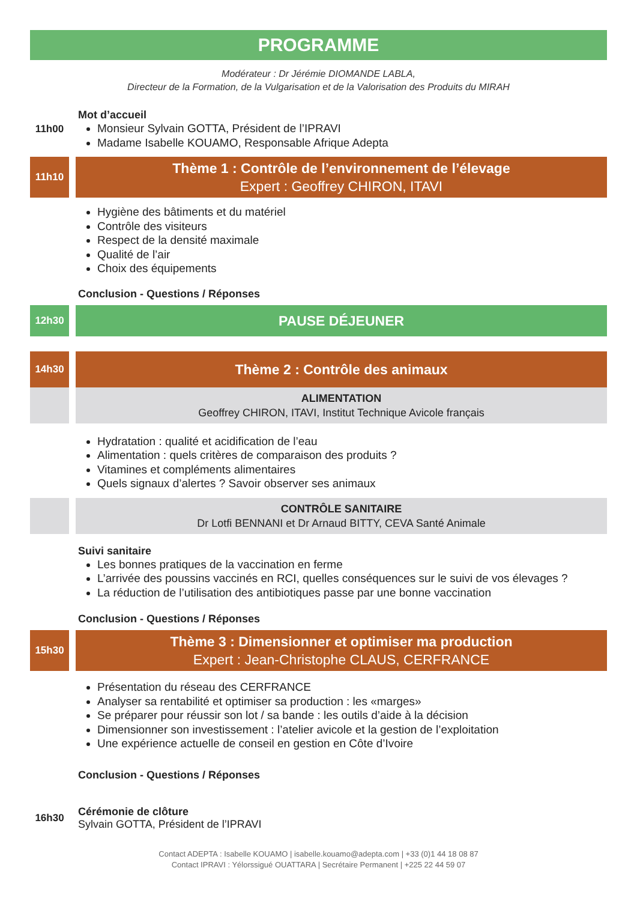PROGRAMME
Modérateur : Dr Jérémie DIOMANDE LABLA,
Directeur de la Formation, de la Vulgarisation et de la Valorisation des Produits du MIRAH
11h00 Mot d’accueil
Monsieur Sylvain GOTTA, Président de l’IPRAVI
Madame Isabelle KOUAMO, Responsable Afrique Adepta
11h10
Thème 1 : Contrôle de l’environnement de l’élevage
Expert : Geoffrey CHIRON, ITAVI
Hygiène des bâtiments et du matériel
Contrôle des visiteurs
Respect de la densité maximale
Qualité de l’air
Choix des équipements
Conclusion - Questions / Réponses
12h30
PAUSE DÉJEUNER
14h30
Thème 2 : Contrôle des animaux
ALIMENTATION
Geoffrey CHIRON, ITAVI, Institut Technique Avicole français
Hydratation : qualité et acidification de l’eau
Alimentation : quels critères de comparaison des produits ?
Vitamines et compléments alimentaires
Quels signaux d’alertes ? Savoir observer ses animaux
CONTRÔLE SANITAIRE
Dr Lotfi BENNANI et Dr Arnaud BITTY, CEVA Santé Animale
Suivi sanitaire
Les bonnes pratiques de la vaccination en ferme
L’arrivée des poussins vaccinés en RCI, quelles conséquences sur le suivi de vos élevages ?
La réduction de l’utilisation des antibiotiques passe par une bonne vaccination
Conclusion - Questions / Réponses
15h30
Thème 3 : Dimensionner et optimiser ma production
Expert : Jean-Christophe CLAUS, CERFRANCE
Présentation du réseau des CERFRANCE
Analyser sa rentabilité et optimiser sa production : les «marges»
Se préparer pour réussir son lot / sa bande : les outils d’aide à la décision
Dimensionner son investissement : l’atelier avicole et la gestion de l’exploitation
Une expérience actuelle de conseil en gestion en Côte d’Ivoire
Conclusion - Questions / Réponses
16h30 Cérémonie de clôture
Sylvain GOTTA, Président de l’IPRAVI
Contact ADEPTA : Isabelle KOUAMO | isabelle.kouamo@adepta.com | +33 (0)1 44 18 08 87
Contact IPRAVI : Yélorssigué OUATTARA | Secrétaire Permanent | +225 22 44 59 07